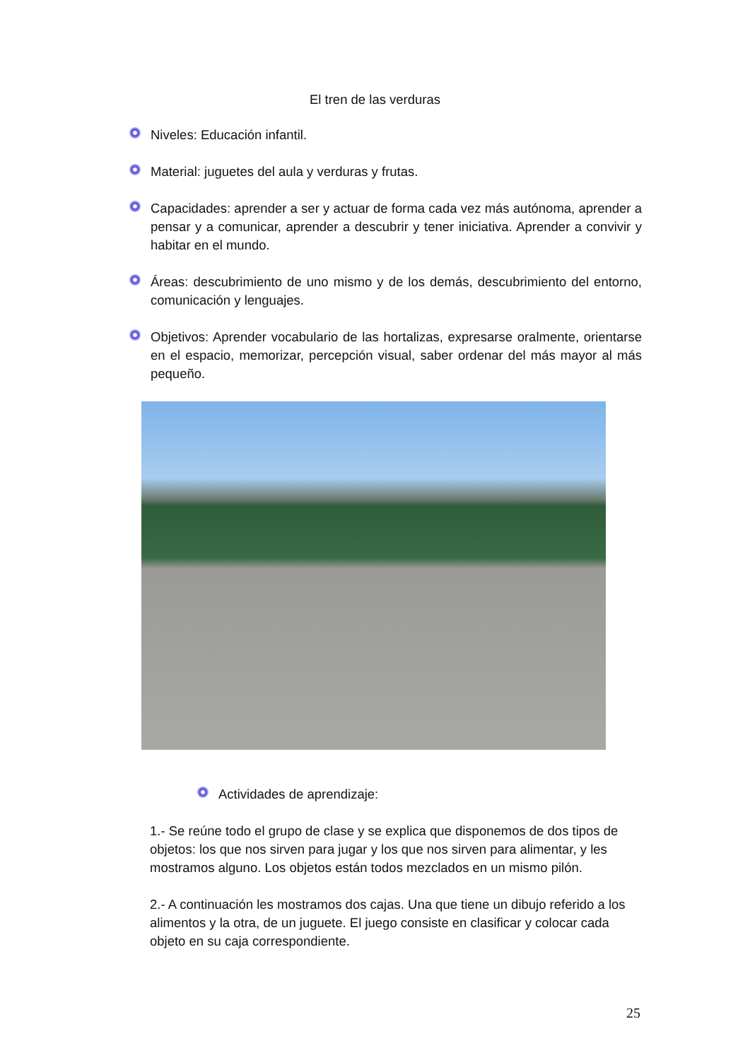El tren de las verduras
Niveles: Educación infantil.
Material: juguetes del aula y verduras y frutas.
Capacidades: aprender a ser y actuar de forma cada vez más autónoma, aprender a pensar y a comunicar, aprender a descubrir y tener iniciativa. Aprender a convivir y habitar en el mundo.
Áreas: descubrimiento de uno mismo y de los demás, descubrimiento del entorno, comunicación y lenguajes.
Objetivos: Aprender vocabulario de las hortalizas, expresarse oralmente, orientarse en el espacio, memorizar, percepción visual, saber ordenar del más mayor al más pequeño.
Actividades de aprendizaje:
1.- Se reúne todo el grupo de clase y se explica que disponemos de dos tipos de objetos: los que nos sirven para jugar y los que nos sirven para alimentar, y les mostramos alguno. Los objetos están todos mezclados en un mismo pilón.
2.- A continuación les mostramos dos cajas. Una que tiene un dibujo referido a los alimentos y la otra, de un juguete. El juego consiste en clasificar y colocar cada objeto en su caja correspondiente.
25